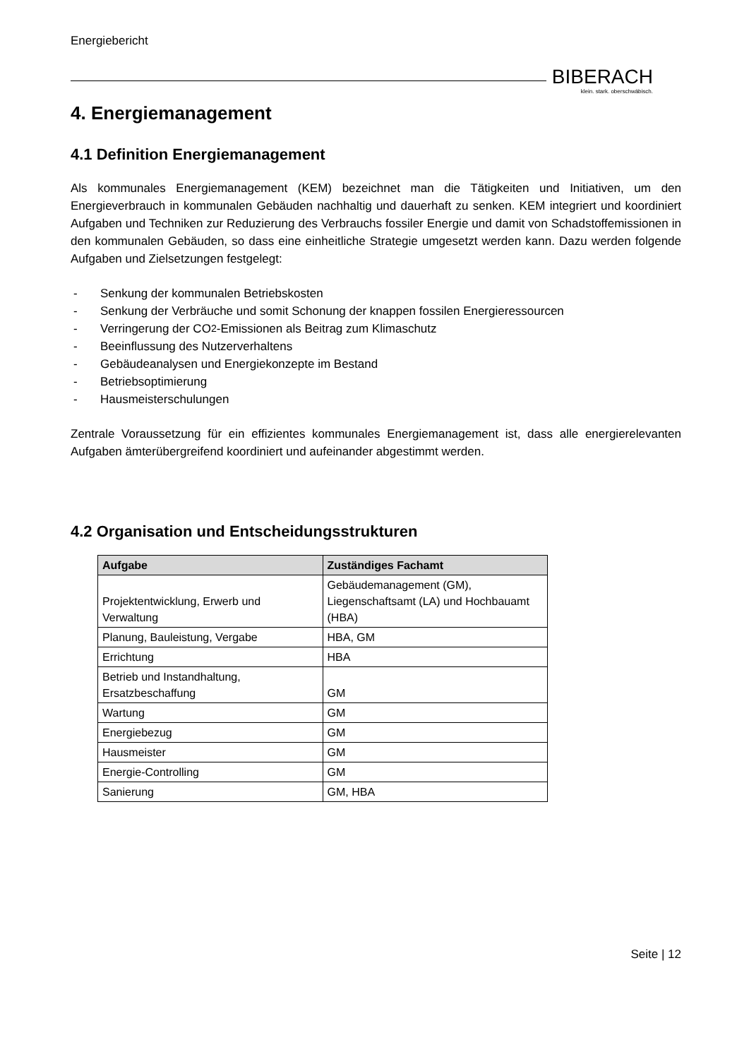Energiebericht
BIBERACH
klein. stark. oberschwäbisch.
4. Energiemanagement
4.1 Definition Energiemanagement
Als kommunales Energiemanagement (KEM) bezeichnet man die Tätigkeiten und Initiativen, um den Energieverbrauch in kommunalen Gebäuden nachhaltig und dauerhaft zu senken. KEM integriert und koordiniert Aufgaben und Techniken zur Reduzierung des Verbrauchs fossiler Energie und damit von Schadstoffemissionen in den kommunalen Gebäuden, so dass eine einheitliche Strategie umgesetzt werden kann. Dazu werden folgende Aufgaben und Zielsetzungen festgelegt:
- Senkung der kommunalen Betriebskosten
- Senkung der Verbräuche und somit Schonung der knappen fossilen Energieressourcen
- Verringerung der CO<sub>2</sub>-Emissionen als Beitrag zum Klimaschutz
- Beeinflussung des Nutzerverhaltens
- Gebäudeanalysen und Energiekonzepte im Bestand
- Betriebsoptimierung
- Hausmeisterschulungen
Zentrale Voraussetzung für ein effizientes kommunales Energiemanagement ist, dass alle energierelevanten Aufgaben ämterübergreifend koordiniert und aufeinander abgestimmt werden.
4.2 Organisation und Entscheidungsstrukturen
| Aufgabe | Zuständiges Fachamt |
| --- | --- |
| Projektentwicklung, Erwerb und Verwaltung | Gebäudemanagement (GM), Liegenschaftsamt (LA) und Hochbauamt (HBA) |
| Planung, Bauleistung, Vergabe | HBA, GM |
| Errichtung | HBA |
| Betrieb und Instandhaltung, Ersatzbeschaffung | GM |
| Wartung | GM |
| Energiebezug | GM |
| Hausmeister | GM |
| Energie-Controlling | GM |
| Sanierung | GM, HBA |
Seite | 12